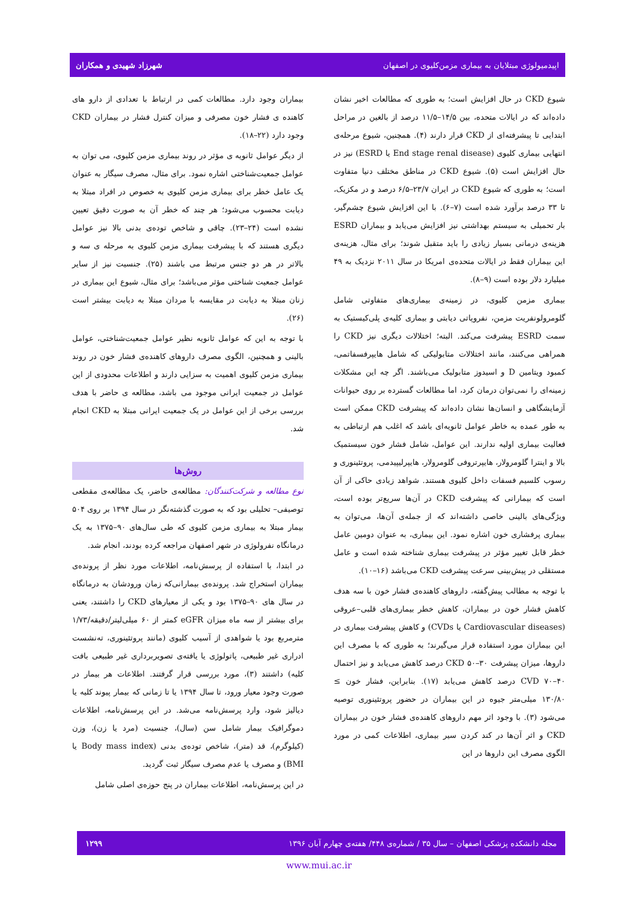اپیدمیولوژی مبتلایان به بیماری مزمن‌کلیوی در اصفهان شهرزاد شهیدی و همکاران
شیوع CKD در حال افزایش است؛ به طوری که مطالعات اخیر نشان داده‌اند که در ایالات متحده، بین ۱۴/۵–۱۱/۵ درصد از بالغین در مراحل ابتدایی تا پیشرفته‌ای از CKD قرار دارند (۴). همچنین، شیوع مرحله‌ی انتهایی بیماری کلیوی (End stage renal disease یا ESRD) نیز در حال افزایش است (۵). شیوع CKD در مناطق مختلف دنیا متفاوت است؛ به طوری که شیوع CKD در ایران ۲۳/۷–۶/۵ درصد و در مکزیک، تا ۳۳ درصد برآورد شده است (۷–۶). با این افزایش شیوع چشم‌گیر، بار تحمیلی به سیستم بهداشتی نیز افزایش می‌یابد و بیماران ESRD هزینه‌ی درمانی بسیار زیادی را باید متقبل شوند؛ برای مثال، هزینه‌ی این بیماران فقط در ایالات متحده‌ی امریکا در سال ۲۰۱۱ نزدیک به ۴۹ میلیارد دلار بوده است (۹–۸).
بیماری مزمن کلیوی، در زمینه‌ی بیماری‌های متفاوتی شامل گلومرولونفریت مزمن، نفروپاتی دیابتی و بیماری کلیه‌ی پلی‌کیستیک به سمت ESRD پیشرفت می‌کند. البته؛ اختلالات دیگری نیز CKD را همراهی می‌کنند، مانند اختلالات متابولیکی که شامل هایپرفسفاتمی، کمبود ویتامین D و اسیدوز متابولیک می‌باشند. اگر چه این مشکلات زمینه‌ای را نمی‌توان درمان کرد، اما مطالعات گسترده بر روی حیوانات آزمایشگاهی و انسان‌ها نشان داده‌اند که پیشرفت CKD ممکن است به طور عمده به خاطر عوامل ثانویه‌ای باشد که اغلب هم ارتباطی به فعالیت بیماری اولیه ندارند. این عوامل، شامل فشار خون سیستمیک بالا و اینترا گلومرولار، هایپرتروفی گلومرولار، هایپرلیپیدمی، پروتئینوری و رسوب کلسیم فسفات داخل کلیوی هستند. شواهد زیادی حاکی از آن است که بیمارانی که پیشرفت CKD در آن‌ها سریع‌تر بوده است، ویژگی‌های بالینی خاصی داشته‌اند که از جمله‌ی آن‌ها، می‌توان به بیماری پرفشاری خون اشاره نمود. این بیماری، به عنوان دومین عامل خطر قابل تغییر مؤثر در پیشرفت بیماری شناخته شده است و عامل مستقلی در پیش‌بینی سرعت پیشرفت CKD می‌باشد (۱۶–۱۰).
با توجه به مطالب پیش‌گفته، داروهای کاهنده‌ی فشار خون با سه هدف کاهش فشار خون در بیماران، کاهش خطر بیماری‌های قلبی–عروقی (Cardiovascular diseases یا CVDs) و کاهش پیشرفت بیماری در این بیماران مورد استفاده قرار می‌گیرند؛ به طوری که با مصرف این داروها، میزان پیشرفت CKD ۵۰–۳۰ درصد کاهش می‌یابد و نیز احتمال CVD ۷۰–۴۰ درصد کاهش می‌یابد (۱۷). بنابراین، فشار خون ≥ ۱۳۰/۸۰ میلی‌متر جیوه در این بیماران در حضور پروتئینوری توصیه می‌شود (۳). با وجود اثر مهم داروهای کاهنده‌ی فشار خون در بیماران CKD و اثر آن‌ها در کند کردن سیر بیماری، اطلاعات کمی در مورد الگوی مصرف این داروها در این
بیماران وجود دارد. مطالعات کمی در ارتباط با تعدادی از دارو های کاهنده ی فشار خون مصرفی و میزان کنترل فشار در بیماران CKD وجود دارد (۲۲–۱۸).
از دیگر عوامل ثانویه ی مؤثر در روند بیماری مزمن کلیوی، می توان به عوامل جمعیت‌شناختی اشاره نمود. برای مثال، مصرف سیگار به عنوان یک عامل خطر برای بیماری مزمن کلیوی به خصوص در افراد مبتلا به دیابت محسوب می‌شود؛ هر چند که خطر آن به صورت دقیق تعیین نشده است (۲۴–۲۳). چاقی و شاخص توده‌ی بدنی بالا نیز عوامل دیگری هستند که با پیشرفت بیماری مزمن کلیوی به مرحله ی سه و بالاتر در هر دو جنس مرتبط می باشند (۲۵). جنسیت نیز از سایر عوامل جمعیت شناختی مؤثر می‌باشد؛ برای مثال، شیوع این بیماری در زنان مبتلا به دیابت در مقایسه با مردان مبتلا به دیابت بیشتر است (۲۶).
با توجه به این که عوامل ثانویه نظیر عوامل جمعیت‌شناختی، عوامل بالینی و همچنین، الگوی مصرف داروهای کاهنده‌ی فشار خون در روند بیماری مزمن کلیوی اهمیت به سزایی دارند و اطلاعات محدودی از این عوامل در جمعیت ایرانی موجود می باشد، مطالعه ی حاضر با هدف بررسی برخی از این عوامل در یک جمعیت ایرانی مبتلا به CKD انجام شد.
روش‌ها
نوع مطالعه و شرکت‌کنندگان: مطالعه‌ی حاضر، یک مطالعه‌ی مقطعی توصیفی– تحلیلی بود که به صورت گذشته‌نگر در سال ۱۳۹۴ بر روی ۵۰۴ بیمار مبتلا به بیماری مزمن کلیوی که طی سال‌های ۹۰–۱۳۷۵ به یک درمانگاه نفرولوژی در شهر اصفهان مراجعه کرده بودند، انجام شد.
در ابتدا، با استفاده از پرسش‌نامه، اطلاعات مورد نظر از پرونده‌ی بیماران استخراج شد. پرونده‌ی بیمارانی‌که زمان ورودشان به درمانگاه در سال های ۹۰–۱۳۷۵ بود و یکی از معیارهای CKD را داشتند، یعنی برای بیشتر از سه ماه میزان eGFR کمتر از ۶۰ میلی‌لیتر/دقیقه/۱/۷۳ مترمربع بود یا شواهدی از آسیب کلیوی (مانند پروتئینوری، ته‌نشست ادراری غیر طبیعی، پاتولوژی یا یافته‌ی تصویربرداری غیر طبیعی بافت کلیه) داشتند (۳)، مورد بررسی قرار گرفتند. اطلاعات هر بیمار در صورت وجود معیار ورود، تا سال ۱۳۹۴ یا تا زمانی که بیمار پیوند کلیه یا دیالیز شود، وارد پرسش‌نامه می‌شد. در این پرسش‌نامه، اطلاعات دموگرافیک بیمار شامل سن (سال)، جنسیت (مرد یا زن)، وزن (کیلوگرم)، قد (متر)، شاخص توده‌ی بدنی (Body mass index یا BMI) و مصرف یا عدم مصرف سیگار ثبت گردید.
در این پرسش‌نامه، اطلاعات بیماران در پنج حوزه‌ی اصلی شامل
مجله دانشکده پزشکی اصفهان – سال ۳۵ / شماره‌ی ۴۴۸/ هفته‌ی چهارم آبان ۱۳۹۶ ۱۲۹۹
www.mui.ac.ir